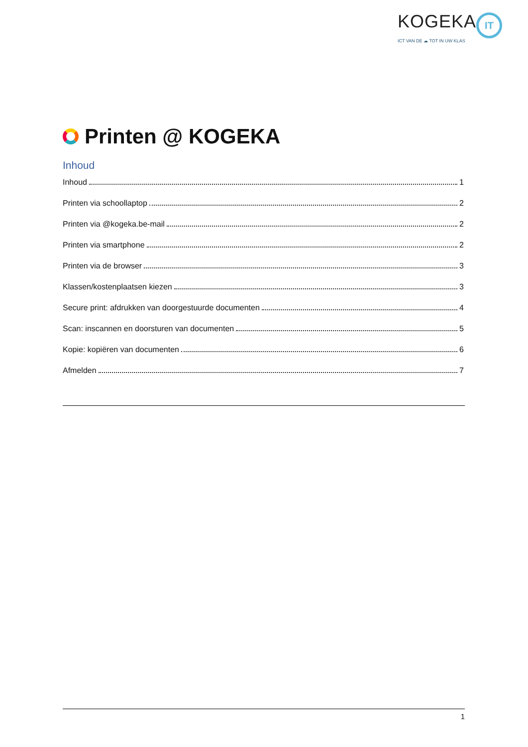KOGEKA IT
ICT VAN DE ☁ TOT IN UW KLAS
Printen @ KOGEKA
Inhoud
Inhoud 1
Printen via schoollaptop 2
Printen via @kogeka.be-mail 2
Printen via smartphone 2
Printen via de browser 3
Klassen/kostenplaatsen kiezen 3
Secure print: afdrukken van doorgestuurde documenten 4
Scan: inscannen en doorsturen van documenten 5
Kopie: kopiëren van documenten 6
Afmelden 7
1